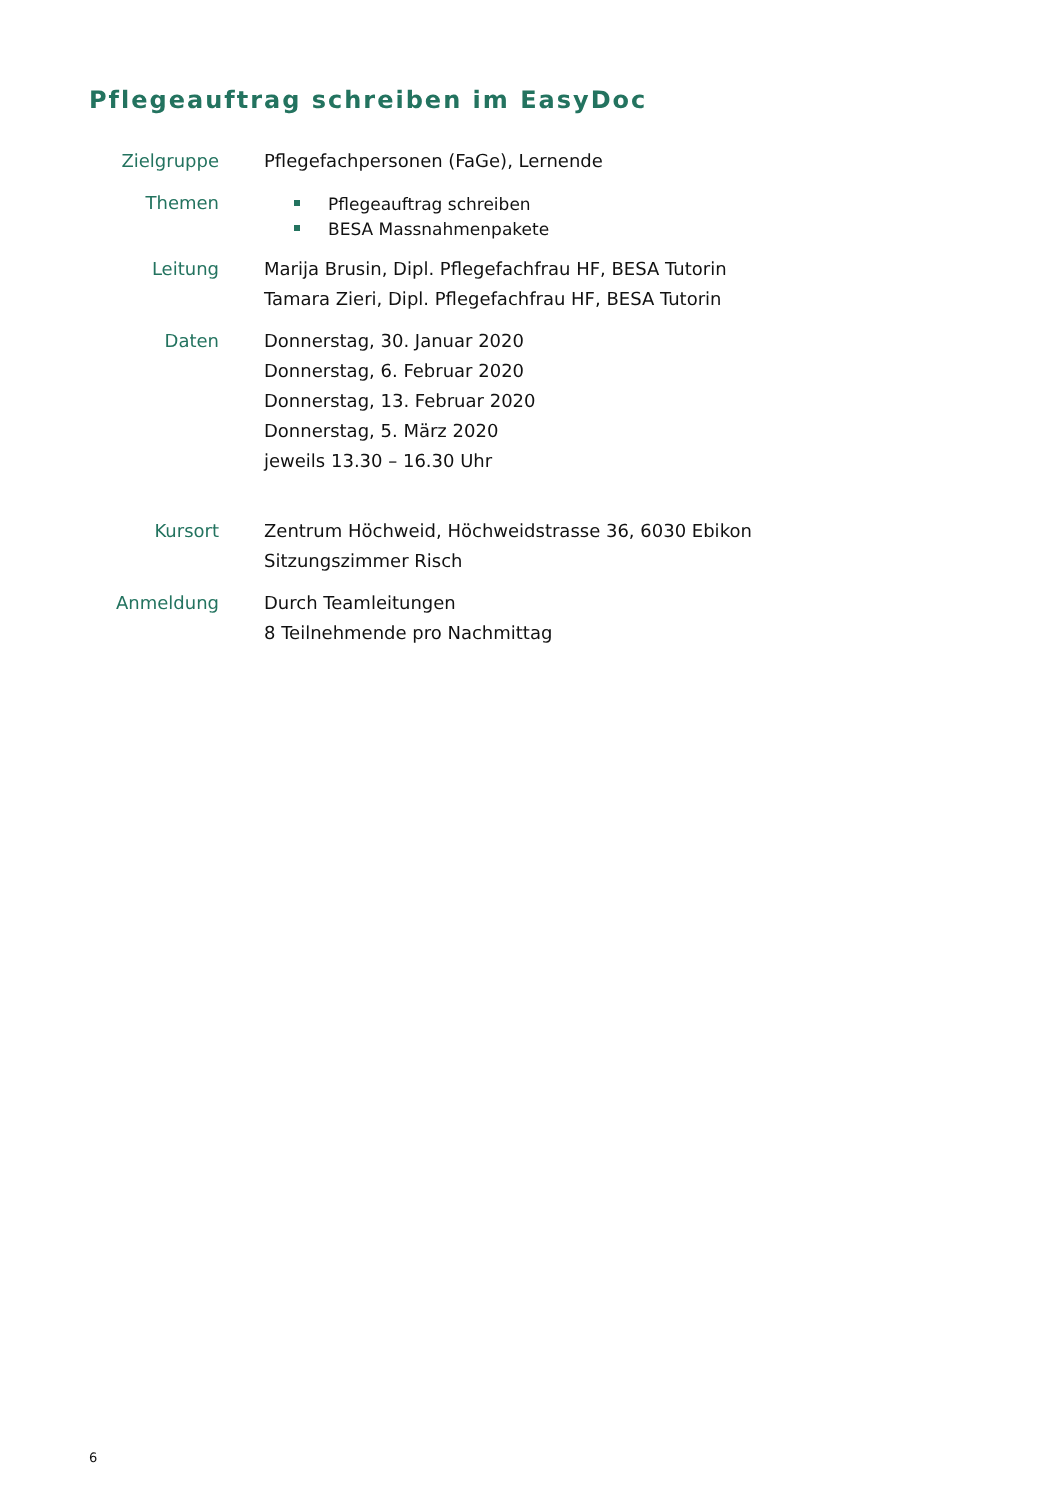Pflegeauftrag schreiben im EasyDoc
Zielgruppe Pflegefachpersonen (FaGe), Lernende
Themen
Pflegeauftrag schreiben
BESA Massnahmenpakete
Leitung Marija Brusin, Dipl. Pflegefachfrau HF, BESA Tutorin
Tamara Zieri, Dipl. Pflegefachfrau HF, BESA Tutorin
Daten Donnerstag, 30. Januar 2020
Donnerstag, 6. Februar 2020
Donnerstag, 13. Februar 2020
Donnerstag, 5. März 2020
jeweils 13.30 – 16.30 Uhr
Kursort Zentrum Höchweid, Höchweidstrasse 36, 6030 Ebikon
Sitzungszimmer Risch
Anmeldung Durch Teamleitungen
8 Teilnehmende pro Nachmittag
6